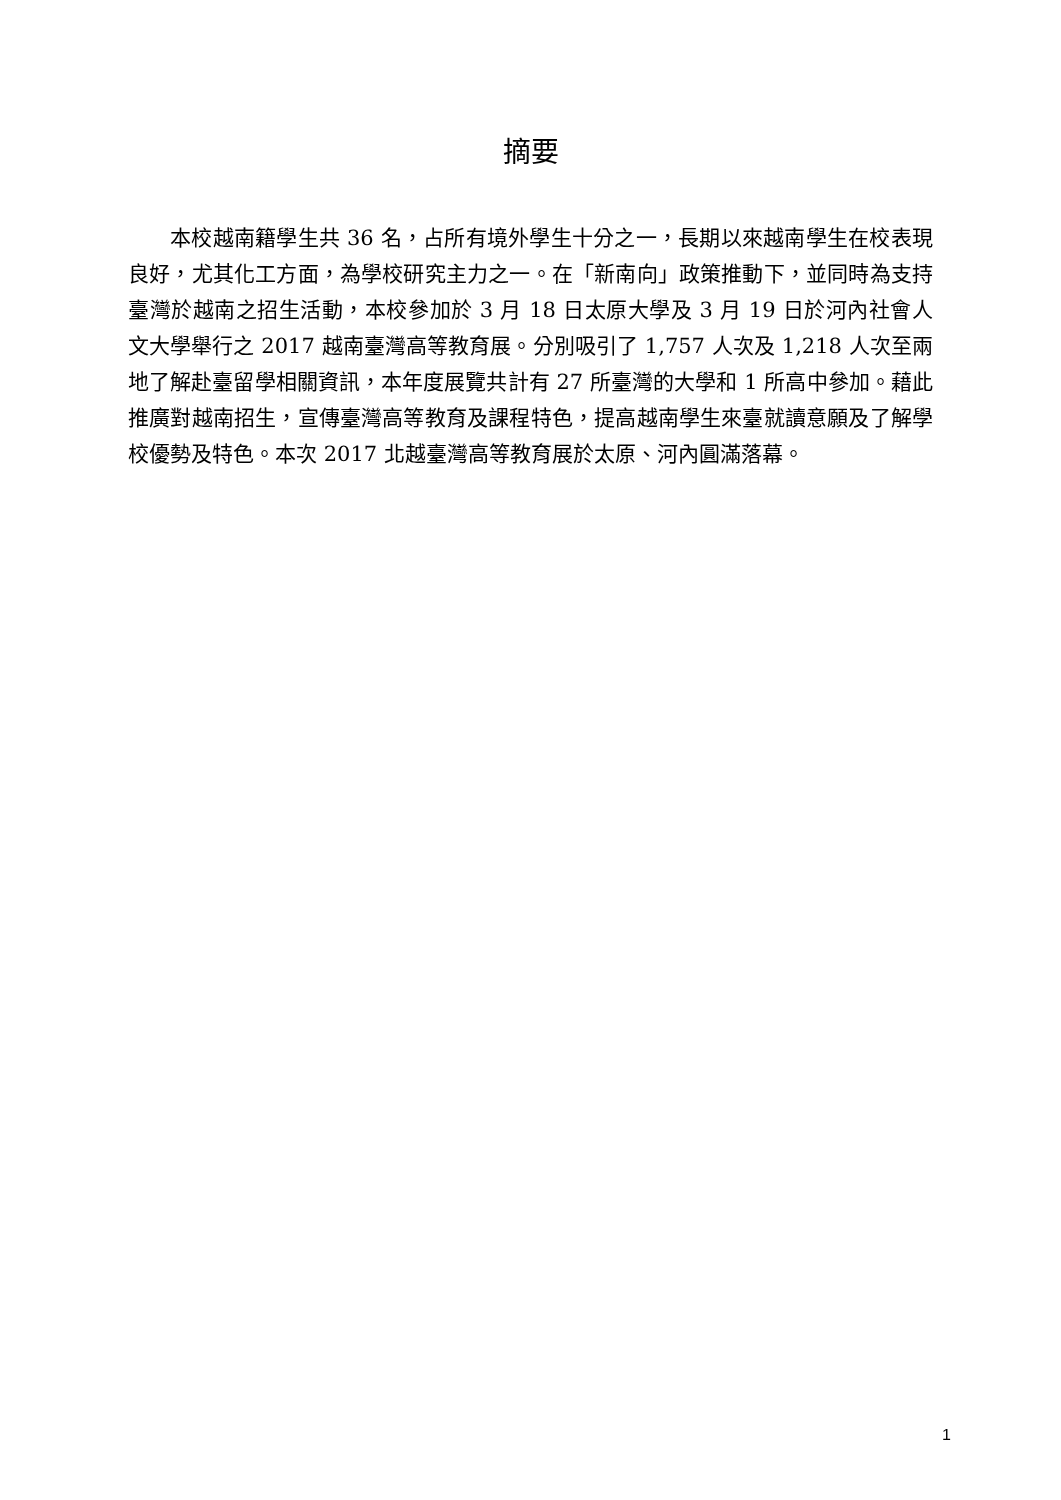摘要
本校越南籍學生共 36 名，占所有境外學生十分之一，長期以來越南學生在校表現良好，尤其化工方面，為學校研究主力之一。在「新南向」政策推動下，並同時為支持臺灣於越南之招生活動，本校參加於 3 月 18 日太原大學及 3 月 19 日於河內社會人文大學舉行之 2017 越南臺灣高等教育展。分別吸引了 1,757 人次及 1,218 人次至兩地了解赴臺留學相關資訊，本年度展覽共計有 27 所臺灣的大學和 1 所高中參加。藉此推廣對越南招生，宣傳臺灣高等教育及課程特色，提高越南學生來臺就讀意願及了解學校優勢及特色。本次 2017 北越臺灣高等教育展於太原、河內圓滿落幕。
1